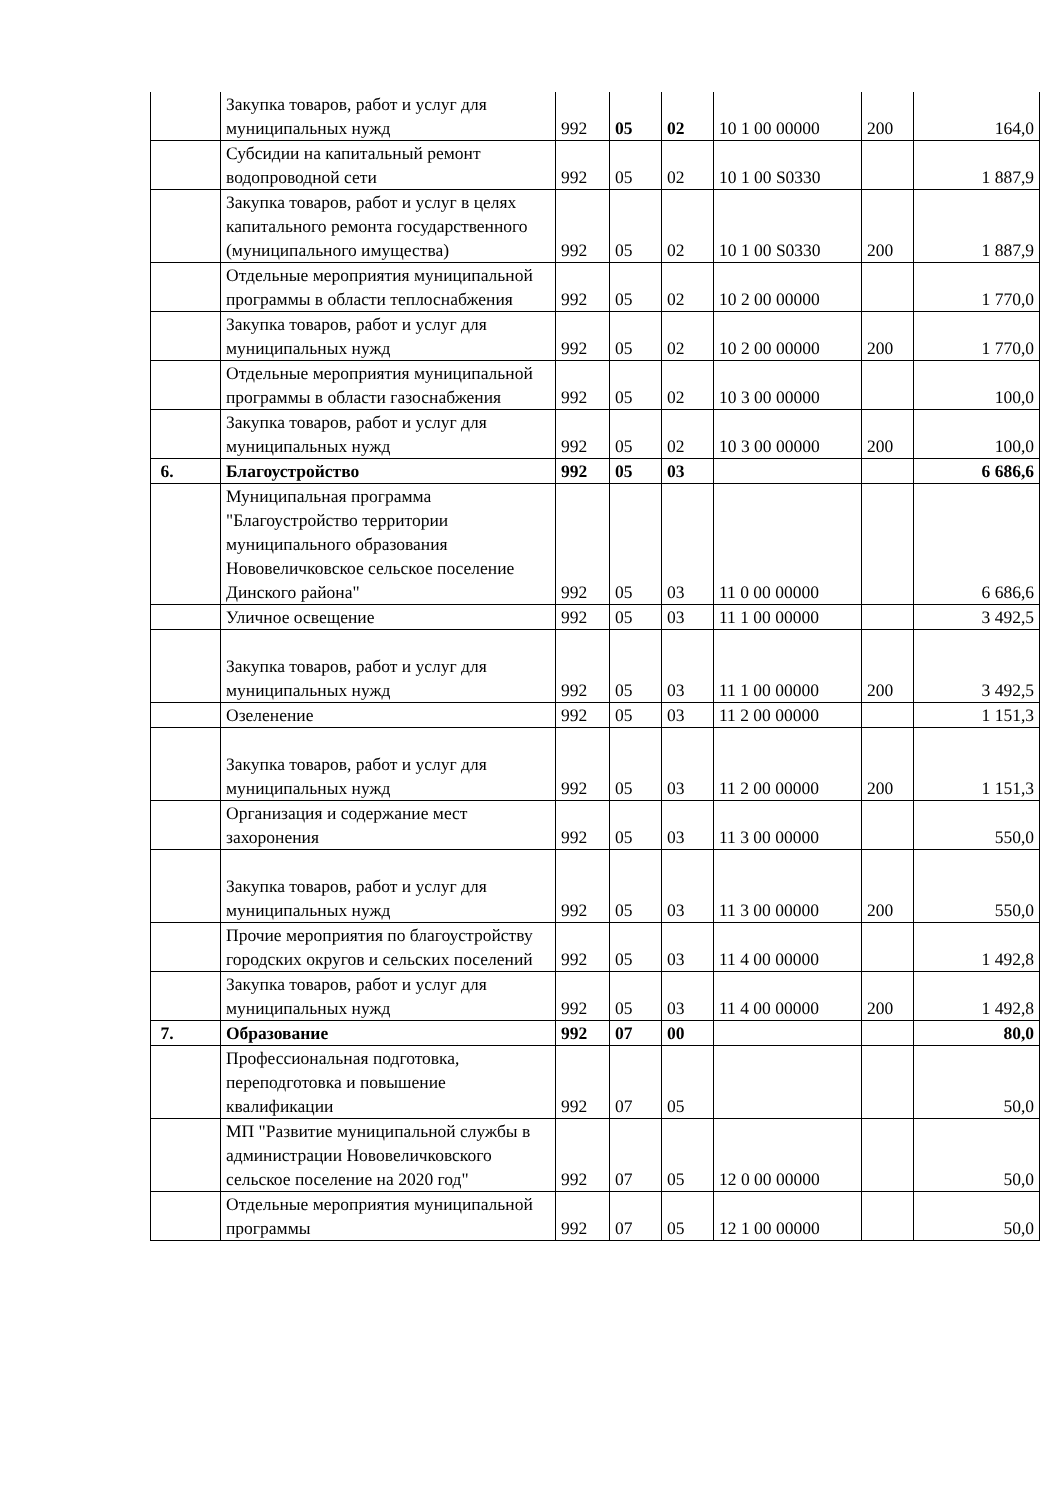| | Закупка товаров, работ и услуг для муниципальных нужд | 992 | 05 | 02 | 10 1 00 00000 | 200 | 164,0 |
| | Субсидии на капитальный ремонт водопроводной сети | 992 | 05 | 02 | 10 1 00 S0330 | | 1 887,9 |
| | Закупка товаров, работ и услуг в целях капитального ремонта государственного (муниципального имущества) | 992 | 05 | 02 | 10 1 00 S0330 | 200 | 1 887,9 |
| | Отдельные мероприятия муниципальной программы в области теплоснабжения | 992 | 05 | 02 | 10 2 00 00000 | | 1 770,0 |
| | Закупка товаров, работ и услуг для муниципальных нужд | 992 | 05 | 02 | 10 2 00 00000 | 200 | 1 770,0 |
| | Отдельные мероприятия муниципальной программы в области газоснабжения | 992 | 05 | 02 | 10 3 00 00000 | | 100,0 |
| | Закупка товаров, работ и услуг для муниципальных нужд | 992 | 05 | 02 | 10 3 00 00000 | 200 | 100,0 |
| 6. | Благоустройство | 992 | 05 | 03 | | | 6 686,6 |
| | Муниципальная программа "Благоустройство территории муниципального образования Нововеличковское сельское поселение Динского района" | 992 | 05 | 03 | 11 0 00 00000 | | 6 686,6 |
| | Уличное освещение | 992 | 05 | 03 | 11 1 00 00000 | | 3 492,5 |
| | Закупка товаров, работ и услуг для муниципальных нужд | 992 | 05 | 03 | 11 1 00 00000 | 200 | 3 492,5 |
| | Озеленение | 992 | 05 | 03 | 11 2 00 00000 | | 1 151,3 |
| | Закупка товаров, работ и услуг для муниципальных нужд | 992 | 05 | 03 | 11 2 00 00000 | 200 | 1 151,3 |
| | Организация и содержание мест захоронения | 992 | 05 | 03 | 11 3 00 00000 | | 550,0 |
| | Закупка товаров, работ и услуг для муниципальных нужд | 992 | 05 | 03 | 11 3 00 00000 | 200 | 550,0 |
| | Прочие мероприятия по благоустройству городских округов и сельских поселений | 992 | 05 | 03 | 11 4 00 00000 | | 1 492,8 |
| | Закупка товаров, работ и услуг для муниципальных нужд | 992 | 05 | 03 | 11 4 00 00000 | 200 | 1 492,8 |
| 7. | Образование | 992 | 07 | 00 | | | 80,0 |
| | Профессиональная подготовка, переподготовка и повышение квалификации | 992 | 07 | 05 | | | 50,0 |
| | МП "Развитие муниципальной службы в администрации Нововеличковского сельское поселение на 2020 год" | 992 | 07 | 05 | 12 0 00 00000 | | 50,0 |
| | Отдельные мероприятия муниципальной программы | 992 | 07 | 05 | 12 1 00 00000 | | 50,0 |